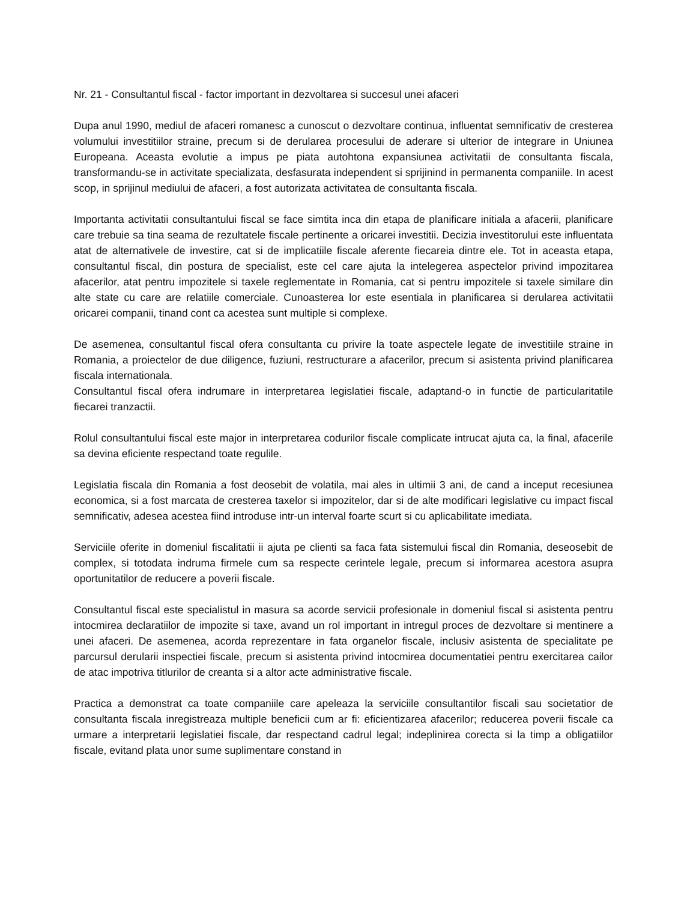Nr. 21 - Consultantul fiscal - factor important in dezvoltarea si succesul unei afaceri
Dupa anul 1990, mediul de afaceri romanesc a cunoscut o dezvoltare continua, influentat semnificativ de cresterea volumului investitiilor straine, precum si de derularea procesului de aderare si ulterior de integrare in Uniunea Europeana. Aceasta evolutie a impus pe piata autohtona expansiunea activitatii de consultanta fiscala, transformandu-se in activitate specializata, desfasurata independent si sprijinind in permanenta companiile. In acest scop, in sprijinul mediului de afaceri, a fost autorizata activitatea de consultanta fiscala.
Importanta activitatii consultantului fiscal se face simtita inca din etapa de planificare initiala a afacerii, planificare care trebuie sa tina seama de rezultatele fiscale pertinente a oricarei investitii. Decizia investitorului este influentata atat de alternativele de investire, cat si de implicatiile fiscale aferente fiecareia dintre ele. Tot in aceasta etapa, consultantul fiscal, din postura de specialist, este cel care ajuta la intelegerea aspectelor privind impozitarea afacerilor, atat pentru impozitele si taxele reglementate in Romania, cat si pentru impozitele si taxele similare din alte state cu care are relatiile comerciale. Cunoasterea lor este esentiala in planificarea si derularea activitatii oricarei companii, tinand cont ca acestea sunt multiple si complexe.
De asemenea, consultantul fiscal ofera consultanta cu privire la toate aspectele legate de investitiile straine in Romania, a proiectelor de due diligence, fuziuni, restructurare a afacerilor, precum si asistenta privind planificarea fiscala internationala.
Consultantul fiscal ofera indrumare in interpretarea legislatiei fiscale, adaptand-o in functie de particularitatile fiecarei tranzactii.
Rolul consultantului fiscal este major in interpretarea codurilor fiscale complicate intrucat ajuta ca, la final, afacerile sa devina eficiente respectand toate regulile.
Legislatia fiscala din Romania a fost deosebit de volatila, mai ales in ultimii 3 ani, de cand a inceput recesiunea economica, si a fost marcata de cresterea taxelor si impozitelor, dar si de alte modificari legislative cu impact fiscal semnificativ, adesea acestea fiind introduse intr-un interval foarte scurt si cu aplicabilitate imediata.
Serviciile oferite in domeniul fiscalitatii ii ajuta pe clienti sa faca fata sistemului fiscal din Romania, deseosebit de complex, si totodata indruma firmele cum sa respecte cerintele legale, precum si informarea acestora asupra oportunitatilor de reducere a poverii fiscale.
Consultantul fiscal este specialistul in masura sa acorde servicii profesionale in domeniul fiscal si asistenta pentru intocmirea declaratiilor de impozite si taxe, avand un rol important in intregul proces de dezvoltare si mentinere a unei afaceri. De asemenea, acorda reprezentare in fata organelor fiscale, inclusiv asistenta de specialitate pe parcursul derularii inspectiei fiscale, precum si asistenta privind intocmirea documentatiei pentru exercitarea cailor de atac impotriva titlurilor de creanta si a altor acte administrative fiscale.
Practica a demonstrat ca toate companiile care apeleaza la serviciile consultantilor fiscali sau societatior de consultanta fiscala inregistreaza multiple beneficii cum ar fi: eficientizarea afacerilor; reducerea poverii fiscale ca urmare a interpretarii legislatiei fiscale, dar respectand cadrul legal; indeplinirea corecta si la timp a obligatiilor fiscale, evitand plata unor sume suplimentare constand in